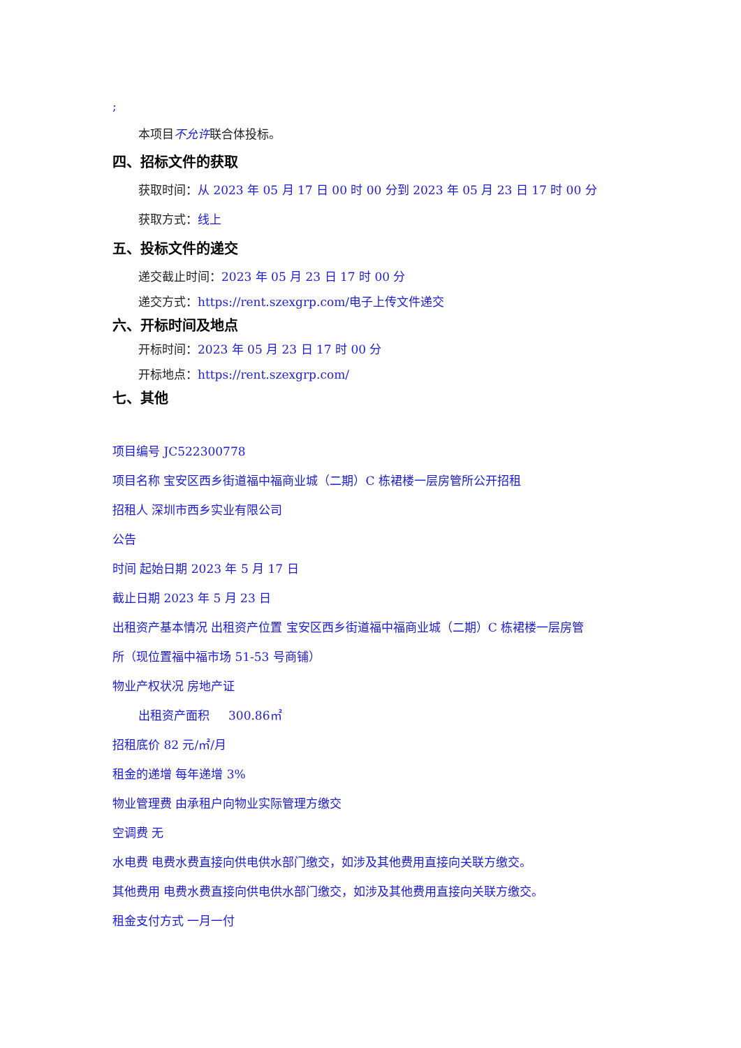;
本项目不允许联合体投标。
四、招标文件的获取
获取时间：从 2023 年 05 月 17 日 00 时 00 分到 2023 年 05 月 23 日 17 时 00 分
获取方式：线上
五、投标文件的递交
递交截止时间：2023 年 05 月 23 日 17 时 00 分
递交方式：https://rent.szexgrp.com/电子上传文件递交
六、开标时间及地点
开标时间：2023 年 05 月 23 日 17 时 00 分
开标地点：https://rent.szexgrp.com/
七、其他
项目编号 JC522300778
项目名称 宝安区西乡街道福中福商业城（二期）C 栋裙楼一层房管所公开招租
招租人 深圳市西乡实业有限公司
公告
时间 起始日期 2023 年 5 月 17 日
截止日期 2023 年 5 月 23 日
出租资产基本情况 出租资产位置 宝安区西乡街道福中福商业城（二期）C 栋裙楼一层房管
所（现位置福中福市场 51-53 号商铺）
物业产权状况 房地产证
出租资产面积 300.86㎡
招租底价 82 元/㎡/月
租金的递增 每年递增 3%
物业管理费 由承租户向物业实际管理方缴交
空调费 无
水电费 电费水费直接向供电供水部门缴交，如涉及其他费用直接向关联方缴交。
其他费用 电费水费直接向供电供水部门缴交，如涉及其他费用直接向关联方缴交。
租金支付方式 一月一付